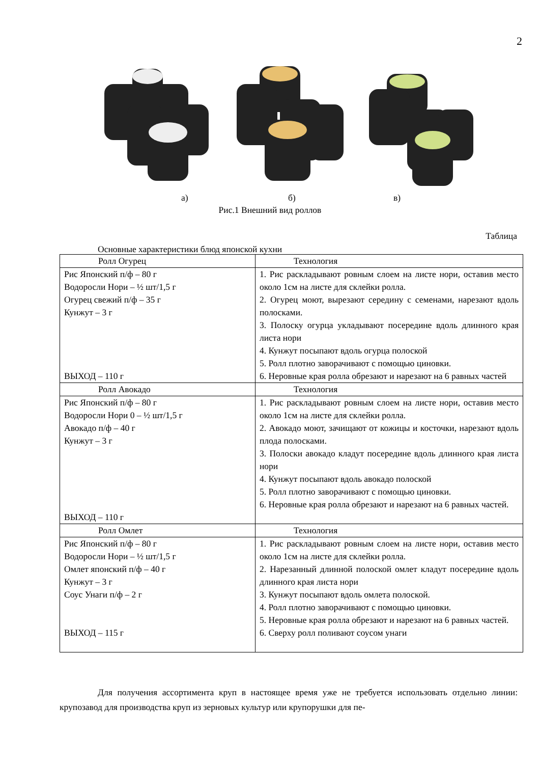2
а) б) в)
Рис.1 Внешний вид роллов
Таблица
Основные характеристики блюд японской кухни
| Ролл Огурец | Технология |
| --- | --- |
| Рис Японский п/ф – 80 г Водоросли Нори – ½ шт/1,5 г Огурец свежий п/ф – 35 г Кунжут – 3 г ВЫХОД – 110 г | 1. Рис раскладывают ровным слоем на листе нори, оставив место около 1см на листе для склейки ролла. 2. Огурец моют, вырезают середину с семенами, нарезают вдоль полосками. 3. Полоску огурца укладывают посередине вдоль длинного края листа нори 4. Кунжут посыпают вдоль огурца полоской 5. Ролл плотно заворачивают с помощью циновки. 6. Неровные края ролла обрезают и нарезают на 6 равных частей |
| Ролл Авокадо | Технология |
| Рис Японский п/ф – 80 г Водоросли Нори 0 – ½ шт/1,5 г Авокадо п/ф – 40 г Кунжут – 3 г ВЫХОД – 110 г | 1. Рис раскладывают ровным слоем на листе нори, оставив место около 1см на листе для склейки ролла. 2. Авокадо моют, зачищают от кожицы и косточки, нарезают вдоль плода полосками. 3. Полоски авокадо кладут посередине вдоль длинного края листа нори 4. Кунжут посыпают вдоль авокадо полоской 5. Ролл плотно заворачивают с помощью циновки. 6. Неровные края ролла обрезают и нарезают на 6 равных частей. |
| Ролл Омлет | Технология |
| Рис Японский п/ф – 80 г Водоросли Нори – ½ шт/1,5 г Омлет японский п/ф – 40 г Кунжут – 3 г Соус Унаги п/ф – 2 г ВЫХОД – 115 г | 1. Рис раскладывают ровным слоем на листе нори, оставив место около 1см на листе для склейки ролла. 2. Нарезанный длинной полоской омлет кладут посередине вдоль длинного края листа нори 3. Кунжут посыпают вдоль омлета полоской. 4. Ролл плотно заворачивают с помощью циновки. 5. Неровные края ролла обрезают и нарезают на 6 равных частей. 6. Сверху ролл поливают соусом унаги |
Для получения ассортимента круп в настоящее время уже не требуется использовать отдельно линии: крупозавод для производства круп из зерновых культур или крупорушки для пе-